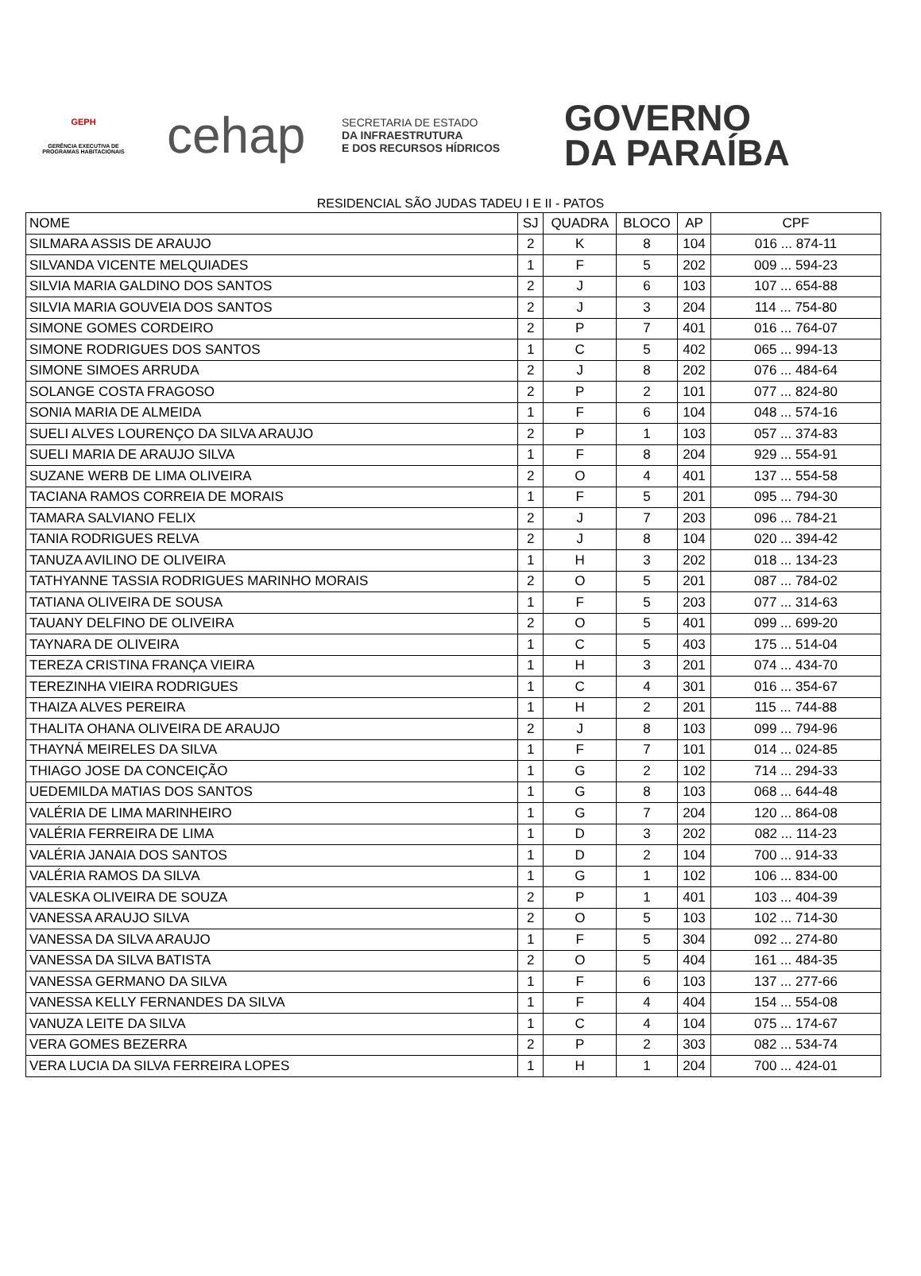GEPH
GERÊNCIA EXECUTIVA DE PROGRAMAS HABITACIONAIS
cehap
SECRETARIA DE ESTADO
DA INFRAESTRUTURA
E DOS RECURSOS HÍDRICOS
GOVERNO
DA PARAÍBA
RESIDENCIAL SÃO JUDAS TADEU I E II - PATOS
| NOME | SJ | QUADRA | BLOCO | AP | CPF |
| --- | --- | --- | --- | --- | --- |
| SILMARA ASSIS DE ARAUJO | 2 | K | 8 | 104 | 016 ... 874-11 |
| SILVANDA VICENTE MELQUIADES | 1 | F | 5 | 202 | 009 ... 594-23 |
| SILVIA MARIA GALDINO DOS SANTOS | 2 | J | 6 | 103 | 107 ... 654-88 |
| SILVIA MARIA GOUVEIA DOS SANTOS | 2 | J | 3 | 204 | 114 ... 754-80 |
| SIMONE GOMES CORDEIRO | 2 | P | 7 | 401 | 016 ... 764-07 |
| SIMONE RODRIGUES DOS SANTOS | 1 | C | 5 | 402 | 065 ... 994-13 |
| SIMONE SIMOES ARRUDA | 2 | J | 8 | 202 | 076 ... 484-64 |
| SOLANGE COSTA FRAGOSO | 2 | P | 2 | 101 | 077 ... 824-80 |
| SONIA MARIA DE ALMEIDA | 1 | F | 6 | 104 | 048 ... 574-16 |
| SUELI ALVES LOURENÇO DA SILVA ARAUJO | 2 | P | 1 | 103 | 057 ... 374-83 |
| SUELI MARIA DE ARAUJO SILVA | 1 | F | 8 | 204 | 929 ... 554-91 |
| SUZANE WERB DE LIMA OLIVEIRA | 2 | O | 4 | 401 | 137 ... 554-58 |
| TACIANA RAMOS CORREIA DE MORAIS | 1 | F | 5 | 201 | 095 ... 794-30 |
| TAMARA SALVIANO FELIX | 2 | J | 7 | 203 | 096 ... 784-21 |
| TANIA RODRIGUES RELVA | 2 | J | 8 | 104 | 020 ... 394-42 |
| TANUZA AVILINO DE OLIVEIRA | 1 | H | 3 | 202 | 018 ... 134-23 |
| TATHYANNE TASSIA RODRIGUES MARINHO MORAIS | 2 | O | 5 | 201 | 087 ... 784-02 |
| TATIANA OLIVEIRA DE SOUSA | 1 | F | 5 | 203 | 077 ... 314-63 |
| TAUANY DELFINO DE OLIVEIRA | 2 | O | 5 | 401 | 099 ... 699-20 |
| TAYNARA DE OLIVEIRA | 1 | C | 5 | 403 | 175 ... 514-04 |
| TEREZA CRISTINA FRANÇA VIEIRA | 1 | H | 3 | 201 | 074 ... 434-70 |
| TEREZINHA VIEIRA RODRIGUES | 1 | C | 4 | 301 | 016 ... 354-67 |
| THAIZA ALVES PEREIRA | 1 | H | 2 | 201 | 115 ... 744-88 |
| THALITA OHANA OLIVEIRA DE ARAUJO | 2 | J | 8 | 103 | 099 ... 794-96 |
| THAYNÁ MEIRELES DA SILVA | 1 | F | 7 | 101 | 014 ... 024-85 |
| THIAGO JOSE DA CONCEIÇÃO | 1 | G | 2 | 102 | 714 ... 294-33 |
| UEDEMILDA MATIAS DOS SANTOS | 1 | G | 8 | 103 | 068 ... 644-48 |
| VALÉRIA DE LIMA MARINHEIRO | 1 | G | 7 | 204 | 120 ... 864-08 |
| VALÉRIA FERREIRA DE LIMA | 1 | D | 3 | 202 | 082 ... 114-23 |
| VALÉRIA JANAIA DOS SANTOS | 1 | D | 2 | 104 | 700 ... 914-33 |
| VALÉRIA RAMOS DA SILVA | 1 | G | 1 | 102 | 106 ... 834-00 |
| VALESKA OLIVEIRA DE SOUZA | 2 | P | 1 | 401 | 103 ... 404-39 |
| VANESSA ARAUJO SILVA | 2 | O | 5 | 103 | 102 ... 714-30 |
| VANESSA DA SILVA ARAUJO | 1 | F | 5 | 304 | 092 ... 274-80 |
| VANESSA DA SILVA BATISTA | 2 | O | 5 | 404 | 161 ... 484-35 |
| VANESSA GERMANO DA SILVA | 1 | F | 6 | 103 | 137 ... 277-66 |
| VANESSA KELLY FERNANDES DA SILVA | 1 | F | 4 | 404 | 154 ... 554-08 |
| VANUZA LEITE DA SILVA | 1 | C | 4 | 104 | 075 ... 174-67 |
| VERA GOMES BEZERRA | 2 | P | 2 | 303 | 082 ... 534-74 |
| VERA LUCIA DA SILVA FERREIRA LOPES | 1 | H | 1 | 204 | 700 ... 424-01 |